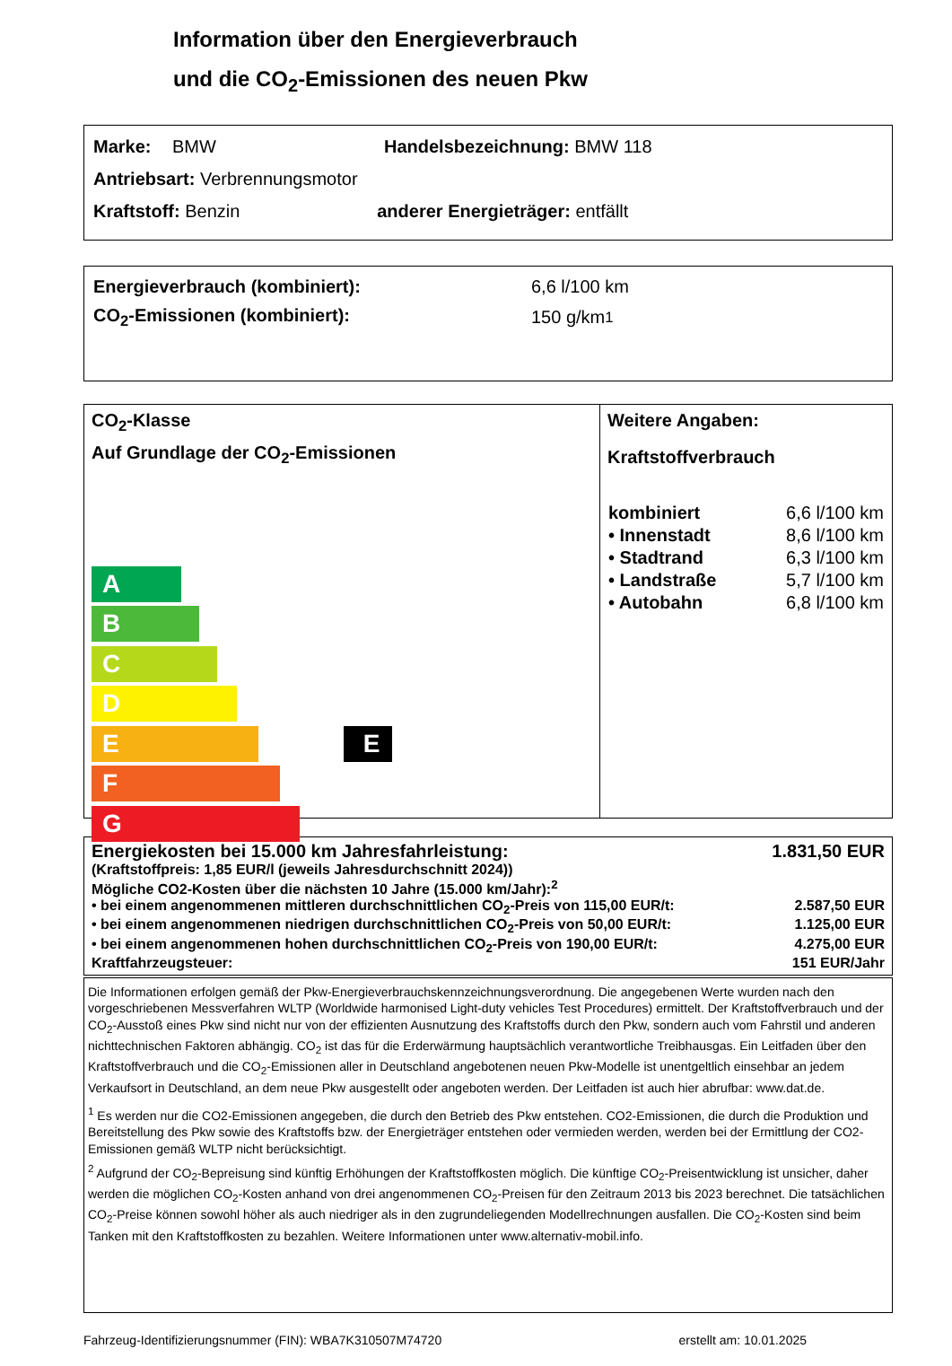Information über den Energieverbrauch
und die CO<sub>2</sub>-Emissionen des neuen Pkw
Marke: BMW Handelsbezeichnung: BMW 118
Antriebsart: Verbrennungsmotor
Kraftstoff: Benzin anderer Energieträger: entfällt
Energieverbrauch (kombiniert): 6,6 l/100 km
CO<sub>2</sub>-Emissionen (kombiniert): 150 g/km<sup>1</sup>
CO<sub>2</sub>-Klasse
Auf Grundlage der CO<sub>2</sub>-Emissionen
A
B
C
D
E E
F
G
Weitere Angaben:
Kraftstoffverbrauch
| kombiniert | 6,6 l/100 km |
| • Innenstadt | 8,6 l/100 km |
| • Stadtrand | 6,3 l/100 km |
| • Landstraße | 5,7 l/100 km |
| • Autobahn | 6,8 l/100 km |
Energiekosten bei 15.000 km Jahresfahrleistung: 1.831,50 EUR
(Kraftstoffpreis: 1,85 EUR/l (jeweils Jahresdurchschnitt 2024))
Mögliche CO2-Kosten über die nächsten 10 Jahre (15.000 km/Jahr):<sup>2</sup>
• bei einem angenommenen mittleren durchschnittlichen CO<sub>2</sub>-Preis von 115,00 EUR/t: 2.587,50 EUR
• bei einem angenommenen niedrigen durchschnittlichen CO<sub>2</sub>-Preis von 50,00 EUR/t: 1.125,00 EUR
• bei einem angenommenen hohen durchschnittlichen CO<sub>2</sub>-Preis von 190,00 EUR/t: 4.275,00 EUR
Kraftfahrzeugsteuer: 151 EUR/Jahr
Die Informationen erfolgen gemäß der Pkw-Energieverbrauchskennzeichnungsverordnung. Die angegebenen Werte wurden nach den vorgeschriebenen Messverfahren WLTP (Worldwide harmonised Light-duty vehicles Test Procedures) ermittelt. Der Kraftstoffverbrauch und der CO<sub>2</sub>-Ausstoß eines Pkw sind nicht nur von der effizienten Ausnutzung des Kraftstoffs durch den Pkw, sondern auch vom Fahrstil und anderen nichttechnischen Faktoren abhängig. CO<sub>2</sub> ist das für die Erderwärmung hauptsächlich verantwortliche Treibhausgas. Ein Leitfaden über den Kraftstoffverbrauch und die CO<sub>2</sub>-Emissionen aller in Deutschland angebotenen neuen Pkw-Modelle ist unentgeltlich einsehbar an jedem Verkaufsort in Deutschland, an dem neue Pkw ausgestellt oder angeboten werden. Der Leitfaden ist auch hier abrufbar: www.dat.de.
<sup>1</sup> Es werden nur die CO2-Emissionen angegeben, die durch den Betrieb des Pkw entstehen. CO2-Emissionen, die durch die Produktion und Bereitstellung des Pkw sowie des Kraftstoffs bzw. der Energieträger entstehen oder vermieden werden, werden bei der Ermittlung der CO2-Emissionen gemäß WLTP nicht berücksichtigt.
<sup>2</sup> Aufgrund der CO<sub>2</sub>-Bepreisung sind künftig Erhöhungen der Kraftstoffkosten möglich. Die künftige CO<sub>2</sub>-Preisentwicklung ist unsicher, daher werden die möglichen CO<sub>2</sub>-Kosten anhand von drei angenommenen CO<sub>2</sub>-Preisen für den Zeitraum 2013 bis 2023 berechnet. Die tatsächlichen CO<sub>2</sub>-Preise können sowohl höher als auch niedriger als in den zugrundeliegenden Modellrechnungen ausfallen. Die CO<sub>2</sub>-Kosten sind beim Tanken mit den Kraftstoffkosten zu bezahlen. Weitere Informationen unter www.alternativ-mobil.info.
Fahrzeug-Identifizierungsnummer (FIN): WBA7K310507M74720 erstellt am: 10.01.2025